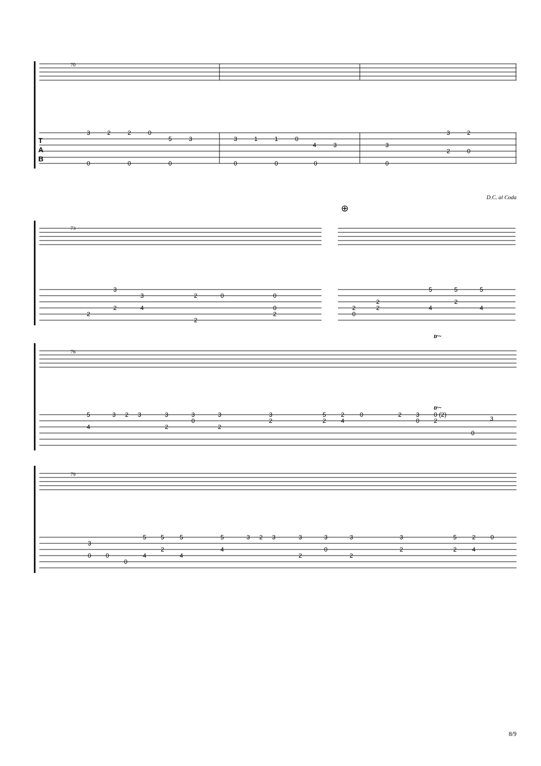70
T
A
B
3
2
2
0
5
3
0
0
0
3
1
1
0
4
3
0
0
0
3
3
2
2
0
0
D.C. al Coda
⊕
73
3
3
2
0
2
4
2
2
0
0
2
5
5
5
2
2
2
2
4
4
0
76
tr~
tr~
5
3
2
3
3
3
3
4
2
0
2
3
5
2
0
2
2
4
2
3
0 (2)
0
2
3
0
79
5
5
5
3
2
0
0
4
4
0
5
3
2
3
3
3
3
4
0
2
2
3
5
2
0
2
2
4
8/9